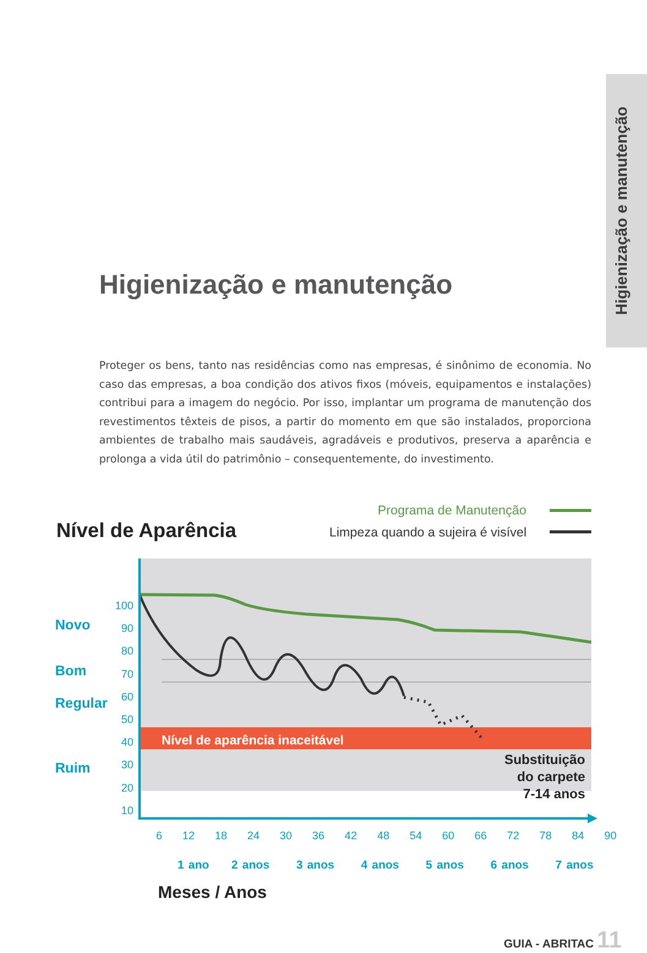Higienização e manutenção
Higienização e manutenção
Proteger os bens, tanto nas residências como nas empresas, é sinônimo de economia. No caso das empresas, a boa condição dos ativos fixos (móveis, equipamentos e instalações) contribui para a imagem do negócio. Por isso, implantar um programa de manutenção dos revestimentos têxteis de pisos, a partir do momento em que são instalados, proporciona ambientes de trabalho mais saudáveis, agradáveis e produtivos, preserva a aparência e prolonga a vida útil do patrimônio – consequentemente, do investimento.
Nível de Aparência
Programa de Manutenção
Limpeza quando a sujeira é visível
Nível de aparência inaceitável
Substituição do carpete 7-14 anos
100
90
80
70
60
50
40
30
20
10
Novo
Bom
Regular
Ruim
6 12 18 24 30 36 42 48 54 60 66 72 78 84 90
1 ano 2 anos 3 anos 4 anos 5 anos 6 anos 7 anos
Meses / Anos
GUIA - ABRITAC 11